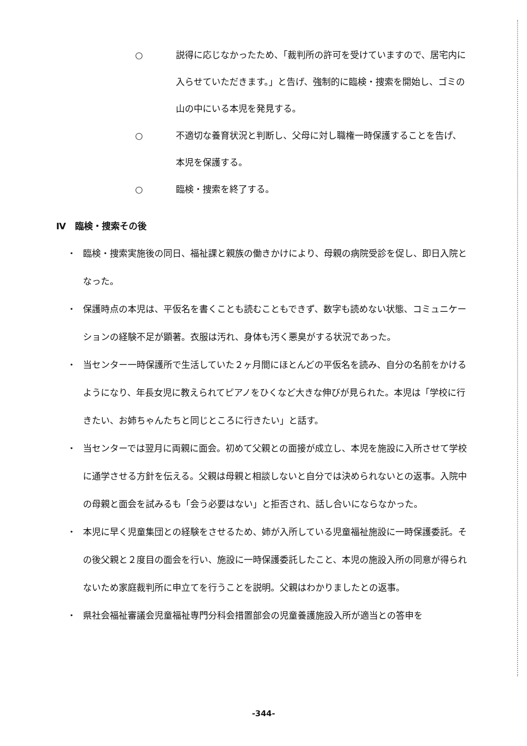○ 説得に応じなかったため、「裁判所の許可を受けていますので、居宅内に入らせていただきます。」と告げ、強制的に臨検・捜索を開始し、ゴミの山の中にいる本児を発見する。
○ 不適切な養育状況と判断し、父母に対し職権一時保護することを告げ、本児を保護する。
○ 臨検・捜索を終了する。
Ⅳ　臨検・捜索その後
・ 臨検・捜索実施後の同日、福祉課と親族の働きかけにより、母親の病院受診を促し、即日入院となった。
・ 保護時点の本児は、平仮名を書くことも読むこともできず、数字も読めない状態、コミュニケーションの経験不足が顕著。衣服は汚れ、身体も汚く悪臭がする状況であった。
・ 当センター一時保護所で生活していた２ヶ月間にほとんどの平仮名を読み、自分の名前をかけるようになり、年長女児に教えられてピアノをひくなど大きな伸びが見られた。本児は「学校に行きたい、お姉ちゃんたちと同じところに行きたい」と話す。
・ 当センターでは翌月に両親に面会。初めて父親との面接が成立し、本児を施設に入所させて学校に通学させる方針を伝える。父親は母親と相談しないと自分では決められないとの返事。入院中の母親と面会を試みるも「会う必要はない」と拒否され、話し合いにならなかった。
・ 本児に早く児童集団との経験をさせるため、姉が入所している児童福祉施設に一時保護委託。その後父親と２度目の面会を行い、施設に一時保護委託したこと、本児の施設入所の同意が得られないため家庭裁判所に申立てを行うことを説明。父親はわかりましたとの返事。
・ 県社会福祉審議会児童福祉専門分科会措置部会の児童養護施設入所が適当との答申を
-344-